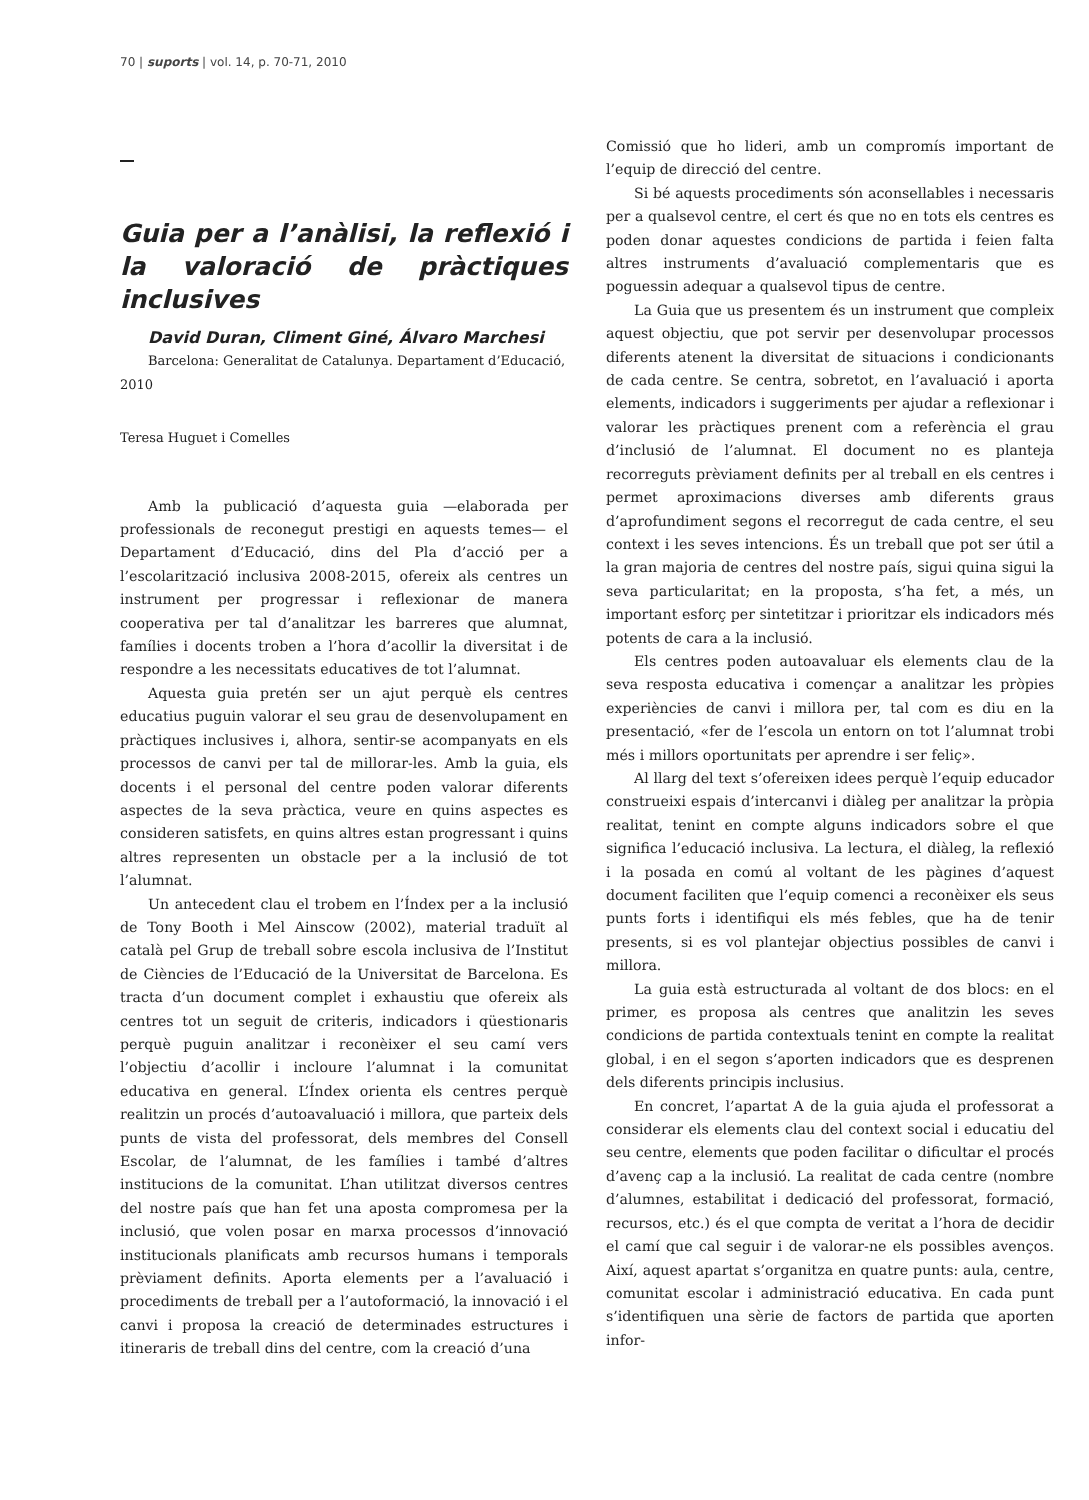70 | suports | vol. 14, p. 70-71, 2010
Guia per a l’anàlisi, la reflexió i la valoració de pràctiques inclusives
David Duran, Climent Giné, Álvaro Marchesi
Barcelona: Generalitat de Catalunya. Departament d’Educació, 2010
Teresa Huguet i Comelles
Amb la publicació d’aquesta guia —elaborada per professionals de reconegut prestigi en aquests temes— el Departament d’Educació, dins del Pla d’acció per a l’escolarització inclusiva 2008-2015, ofereix als centres un instrument per progressar i reflexionar de manera cooperativa per tal d’analitzar les barreres que alumnat, famílies i docents troben a l’hora d’acollir la diversitat i de respondre a les necessitats educatives de tot l’alumnat.
Aquesta guia pretén ser un ajut perquè els centres educatius puguin valorar el seu grau de desenvolupament en pràctiques inclusives i, alhora, sentir-se acompanyats en els processos de canvi per tal de millorar-les. Amb la guia, els docents i el personal del centre poden valorar diferents aspectes de la seva pràctica, veure en quins aspectes es consideren satisfets, en quins altres estan progressant i quins altres representen un obstacle per a la inclusió de tot l’alumnat.
Un antecedent clau el trobem en l’Índex per a la inclusió de Tony Booth i Mel Ainscow (2002), material traduït al català pel Grup de treball sobre escola inclusiva de l’Institut de Ciències de l’Educació de la Universitat de Barcelona. Es tracta d’un document complet i exhaustiu que ofereix als centres tot un seguit de criteris, indicadors i qüestionaris perquè puguin analitzar i reconèixer el seu camí vers l’objectiu d’acollir i incloure l’alumnat i la comunitat educativa en general. L’Índex orienta els centres perquè realitzin un procés d’autoavaluació i millora, que parteix dels punts de vista del professorat, dels membres del Consell Escolar, de l’alumnat, de les famílies i també d’altres institucions de la comunitat. L’han utilitzat diversos centres del nostre país que han fet una aposta compromesa per la inclusió, que volen posar en marxa processos d’innovació institucionals planificats amb recursos humans i temporals prèviament definits. Aporta elements per a l’avaluació i procediments de treball per a l’autoformació, la innovació i el canvi i proposa la creació de determinades estructures i itineraris de treball dins del centre, com la creació d’una
Comissió que ho lideri, amb un compromís important de l’equip de direcció del centre.
Si bé aquests procediments són aconsellables i necessaris per a qualsevol centre, el cert és que no en tots els centres es poden donar aquestes condicions de partida i feien falta altres instruments d’avaluació complementaris que es poguessin adequar a qualsevol tipus de centre.
La Guia que us presentem és un instrument que compleix aquest objectiu, que pot servir per desenvolupar processos diferents atenent la diversitat de situacions i condicionants de cada centre. Se centra, sobretot, en l’avaluació i aporta elements, indicadors i suggeriments per ajudar a reflexionar i valorar les pràctiques prenent com a referència el grau d’inclusió de l’alumnat. El document no es planteja recorreguts prèviament definits per al treball en els centres i permet aproximacions diverses amb diferents graus d’aprofundiment segons el recorregut de cada centre, el seu context i les seves intencions. És un treball que pot ser útil a la gran majoria de centres del nostre país, sigui quina sigui la seva particularitat; en la proposta, s’ha fet, a més, un important esforç per sintetitzar i prioritzar els indicadors més potents de cara a la inclusió.
Els centres poden autoavaluar els elements clau de la seva resposta educativa i començar a analitzar les pròpies experiències de canvi i millora per, tal com es diu en la presentació, «fer de l’escola un entorn on tot l’alumnat trobi més i millors oportunitats per aprendre i ser feliç».
Al llarg del text s’ofereixen idees perquè l’equip educador construeixi espais d’intercanvi i diàleg per analitzar la pròpia realitat, tenint en compte alguns indicadors sobre el que significa l’educació inclusiva. La lectura, el diàleg, la reflexió i la posada en comú al voltant de les pàgines d’aquest document faciliten que l’equip comenci a reconèixer els seus punts forts i identifiqui els més febles, que ha de tenir presents, si es vol plantejar objectius possibles de canvi i millora.
La guia està estructurada al voltant de dos blocs: en el primer, es proposa als centres que analitzin les seves condicions de partida contextuals tenint en compte la realitat global, i en el segon s’aporten indicadors que es desprenen dels diferents principis inclusius.
En concret, l’apartat A de la guia ajuda el professorat a considerar els elements clau del context social i educatiu del seu centre, elements que poden facilitar o dificultar el procés d’avenç cap a la inclusió. La realitat de cada centre (nombre d’alumnes, estabilitat i dedicació del professorat, formació, recursos, etc.) és el que compta de veritat a l’hora de decidir el camí que cal seguir i de valorar-ne els possibles avenços. Així, aquest apartat s’organitza en quatre punts: aula, centre, comunitat escolar i administració educativa. En cada punt s’identifiquen una sèrie de factors de partida que aporten infor-